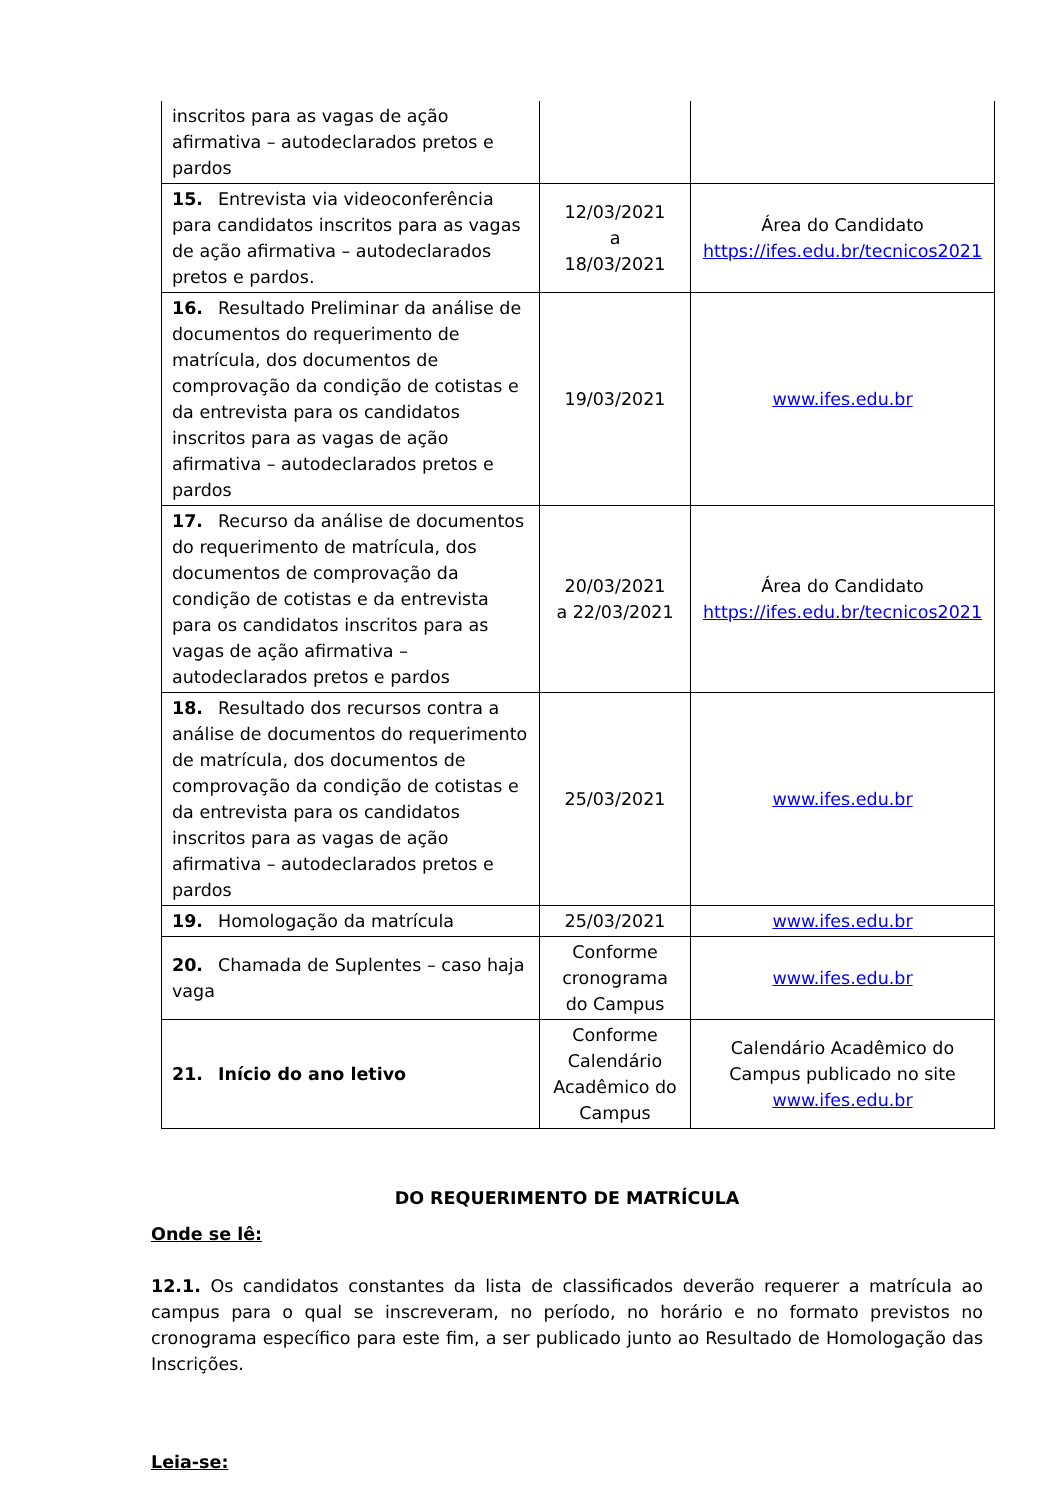| inscritos para as vagas de ação afirmativa – autodeclarados pretos e pardos | | |
| 15. Entrevista via videoconferência para candidatos inscritos para as vagas de ação afirmativa – autodeclarados pretos e pardos. | 12/03/2021 a 18/03/2021 | Área do Candidato https://ifes.edu.br/tecnicos2021 |
| 16. Resultado Preliminar da análise de documentos do requerimento de matrícula, dos documentos de comprovação da condição de cotistas e da entrevista para os candidatos inscritos para as vagas de ação afirmativa – autodeclarados pretos e pardos | 19/03/2021 | www.ifes.edu.br |
| 17. Recurso da análise de documentos do requerimento de matrícula, dos documentos de comprovação da condição de cotistas e da entrevista para os candidatos inscritos para as vagas de ação afirmativa – autodeclarados pretos e pardos | 20/03/2021 a 22/03/2021 | Área do Candidato https://ifes.edu.br/tecnicos2021 |
| 18. Resultado dos recursos contra a análise de documentos do requerimento de matrícula, dos documentos de comprovação da condição de cotistas e da entrevista para os candidatos inscritos para as vagas de ação afirmativa – autodeclarados pretos e pardos | 25/03/2021 | www.ifes.edu.br |
| 19. Homologação da matrícula | 25/03/2021 | www.ifes.edu.br |
| 20. Chamada de Suplentes – caso haja vaga | Conforme cronograma do Campus | www.ifes.edu.br |
| 21. Início do ano letivo | Conforme Calendário Acadêmico do Campus | Calendário Acadêmico do Campus publicado no site www.ifes.edu.br |
DO REQUERIMENTO DE MATRÍCULA
Onde se lê:
12.1. Os candidatos constantes da lista de classificados deverão requerer a matrícula ao campus para o qual se inscreveram, no período, no horário e no formato previstos no cronograma específico para este fim, a ser publicado junto ao Resultado de Homologação das Inscrições.
Leia-se: